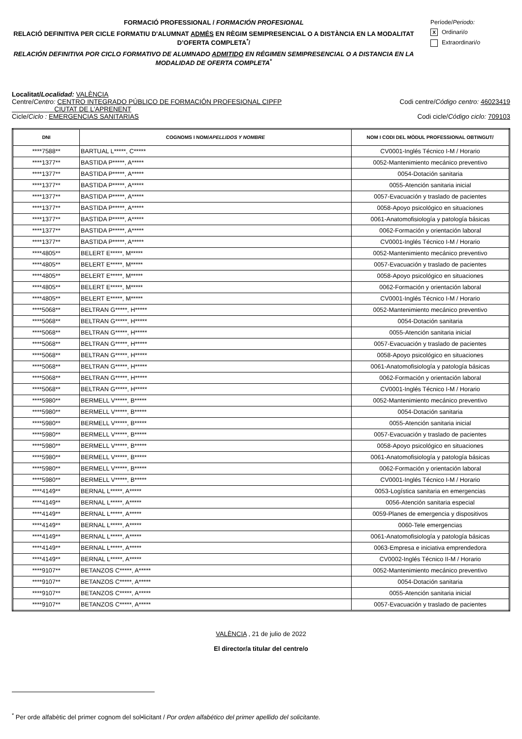FORMACIÓ PROFESSIONAL / FORMACIÓN PROFESIONAL
RELACIÓ DEFINITIVA PER CICLE FORMATIU D'ALUMNAT ADMÉS EN RÈGIM SEMIPRESENCIAL O A DISTÀNCIA EN LA MODALITAT D’OFERTA COMPLETA<sup>*</sup>/
RELACIÓN DEFINITIVA POR CICLO FORMATIVO DE ALUMNADO ADMITIDO EN RÉGIMEN SEMIPRESENCIAL O A DISTANCIA EN LA MODALIDAD DE OFERTA COMPLETA<sup>*</sup>
Període/Periodo:
X Ordinari/o
Extraordinari/o
Localitat/Localidad: VALÈNCIA
Centre/Centro: CENTRO INTEGRADO PÚBLICO DE FORMACIÓN PROFESIONAL CIPFP
CIUTAT DE L'APRENENT Codi centre/Código centro: 46023419
Cicle/Ciclo : EMERGENCIAS SANITARIAS Codi cicle/Código ciclo: 709103
| DNI | COGNOMS I NOM/ APELLIDOS Y NOMBRE | NOM I CODI DEL MÒDUL PROFESSIONAL OBTINGUT/ |
| --- | --- | --- |
| ****7588** | BARTUAL L*****, C***** | CV0001-Inglés Técnico I-M / Horario |
| ****1377** | BASTIDA P*****, A***** | 0052-Mantenimiento mecánico preventivo |
| ****1377** | BASTIDA P*****, A***** | 0054-Dotación sanitaria |
| ****1377** | BASTIDA P*****, A***** | 0055-Atención sanitaria inicial |
| ****1377** | BASTIDA P*****, A***** | 0057-Evacuación y traslado de pacientes |
| ****1377** | BASTIDA P*****, A***** | 0058-Apoyo psicológico en situaciones |
| ****1377** | BASTIDA P*****, A***** | 0061-Anatomofisiología y patología básicas |
| ****1377** | BASTIDA P*****, A***** | 0062-Formación y orientación laboral |
| ****1377** | BASTIDA P*****, A***** | CV0001-Inglés Técnico I-M / Horario |
| ****4805** | BELERT E*****, M***** | 0052-Mantenimiento mecánico preventivo |
| ****4805** | BELERT E*****, M***** | 0057-Evacuación y traslado de pacientes |
| ****4805** | BELERT E*****, M***** | 0058-Apoyo psicológico en situaciones |
| ****4805** | BELERT E*****, M***** | 0062-Formación y orientación laboral |
| ****4805** | BELERT E*****, M***** | CV0001-Inglés Técnico I-M / Horario |
| ****5068** | BELTRAN G*****, H***** | 0052-Mantenimiento mecánico preventivo |
| ****5068** | BELTRAN G*****, H***** | 0054-Dotación sanitaria |
| ****5068** | BELTRAN G*****, H***** | 0055-Atención sanitaria inicial |
| ****5068** | BELTRAN G*****, H***** | 0057-Evacuación y traslado de pacientes |
| ****5068** | BELTRAN G*****, H***** | 0058-Apoyo psicológico en situaciones |
| ****5068** | BELTRAN G*****, H***** | 0061-Anatomofisiología y patología básicas |
| ****5068** | BELTRAN G*****, H***** | 0062-Formación y orientación laboral |
| ****5068** | BELTRAN G*****, H***** | CV0001-Inglés Técnico I-M / Horario |
| ****5980** | BERMELL V*****, B***** | 0052-Mantenimiento mecánico preventivo |
| ****5980** | BERMELL V*****, B***** | 0054-Dotación sanitaria |
| ****5980** | BERMELL V*****, B***** | 0055-Atención sanitaria inicial |
| ****5980** | BERMELL V*****, B***** | 0057-Evacuación y traslado de pacientes |
| ****5980** | BERMELL V*****, B***** | 0058-Apoyo psicológico en situaciones |
| ****5980** | BERMELL V*****, B***** | 0061-Anatomofisiología y patología básicas |
| ****5980** | BERMELL V*****, B***** | 0062-Formación y orientación laboral |
| ****5980** | BERMELL V*****, B***** | CV0001-Inglés Técnico I-M / Horario |
| ****4149** | BERNAL L*****, A***** | 0053-Logística sanitaria en emergencias |
| ****4149** | BERNAL L*****, A***** | 0056-Atención sanitaria especial |
| ****4149** | BERNAL L*****, A***** | 0059-Planes de emergencia y dispositivos |
| ****4149** | BERNAL L*****, A***** | 0060-Tele emergencias |
| ****4149** | BERNAL L*****, A***** | 0061-Anatomofisiología y patología básicas |
| ****4149** | BERNAL L*****, A***** | 0063-Empresa e iniciativa emprendedora |
| ****4149** | BERNAL L*****, A***** | CV0002-Inglés Técnico II-M / Horario |
| ****9107** | BETANZOS C*****, A***** | 0052-Mantenimiento mecánico preventivo |
| ****9107** | BETANZOS C*****, A***** | 0054-Dotación sanitaria |
| ****9107** | BETANZOS C*****, A***** | 0055-Atención sanitaria inicial |
| ****9107** | BETANZOS C*****, A***** | 0057-Evacuación y traslado de pacientes |
VALÈNCIA , 21 de julio de 2022
El director/a titular del centre/o
<sup>*</sup> Per orde alfabètic del primer cognom del sol•licitant / Por orden alfabético del primer apellido del solicitante.